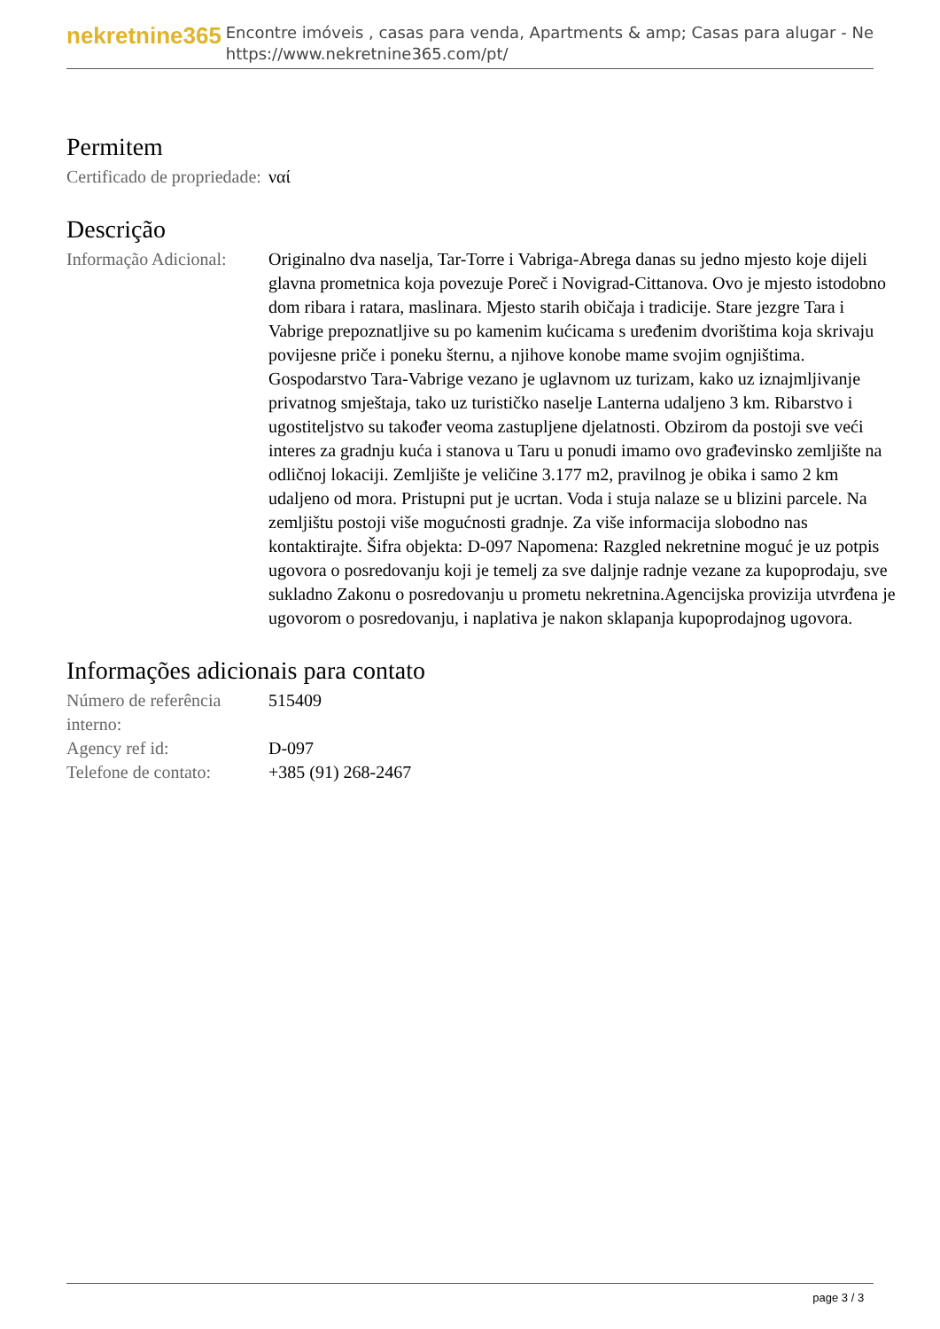nekretnine365
Encontre imóveis , casas para venda, Apartments & amp; Casas para alugar - Ne
https://www.nekretnine365.com/pt/
Permitem
| Certificado de propriedade: | ναί |
Descrição
| Informação Adicional: | Originalno dva naselja, Tar-Torre i Vabriga-Abrega danas su jedno mjesto koje dijeli glavna prometnica koja povezuje Poreč i Novigrad-Cittanova. Ovo je mjesto istodobno dom ribara i ratara, maslinara. Mjesto starih običaja i tradicije. Stare jezgre Tara i Vabrige prepoznatljive su po kamenim kućicama s uređenim dvorištima koja skrivaju povijesne priče i poneku šternu, a njihove konobe mame svojim ognjištima. Gospodarstvo Tara-Vabrige vezano je uglavnom uz turizam, kako uz iznajmljivanje privatnog smještaja, tako uz turističko naselje Lanterna udaljeno 3 km. Ribarstvo i ugostiteljstvo su također veoma zastupljene djelatnosti. Obzirom da postoji sve veći interes za gradnju kuća i stanova u Taru u ponudi imamo ovo građevinsko zemljište na odličnoj lokaciji. Zemljište je veličine 3.177 m2, pravilnog je obika i samo 2 km udaljeno od mora. Pristupni put je ucrtan. Voda i stuja nalaze se u blizini parcele. Na zemljištu postoji više mogućnosti gradnje. Za više informacija slobodno nas kontaktirajte. Šifra objekta: D-097 Napomena: Razgled nekretnine moguć je uz potpis ugovora o posredovanju koji je temelj za sve daljnje radnje vezane za kupoprodaju, sve sukladno Zakonu o posredovanju u prometu nekretnina.Agencijska provizija utvrđena je ugovorom o posredovanju, i naplativa je nakon sklapanja kupoprodajnog ugovora. |
Informações adicionais para contato
| Número de referência interno: | 515409 |
| Agency ref id: | D-097 |
| Telefone de contato: | +385 (91) 268-2467 |
page 3 / 3